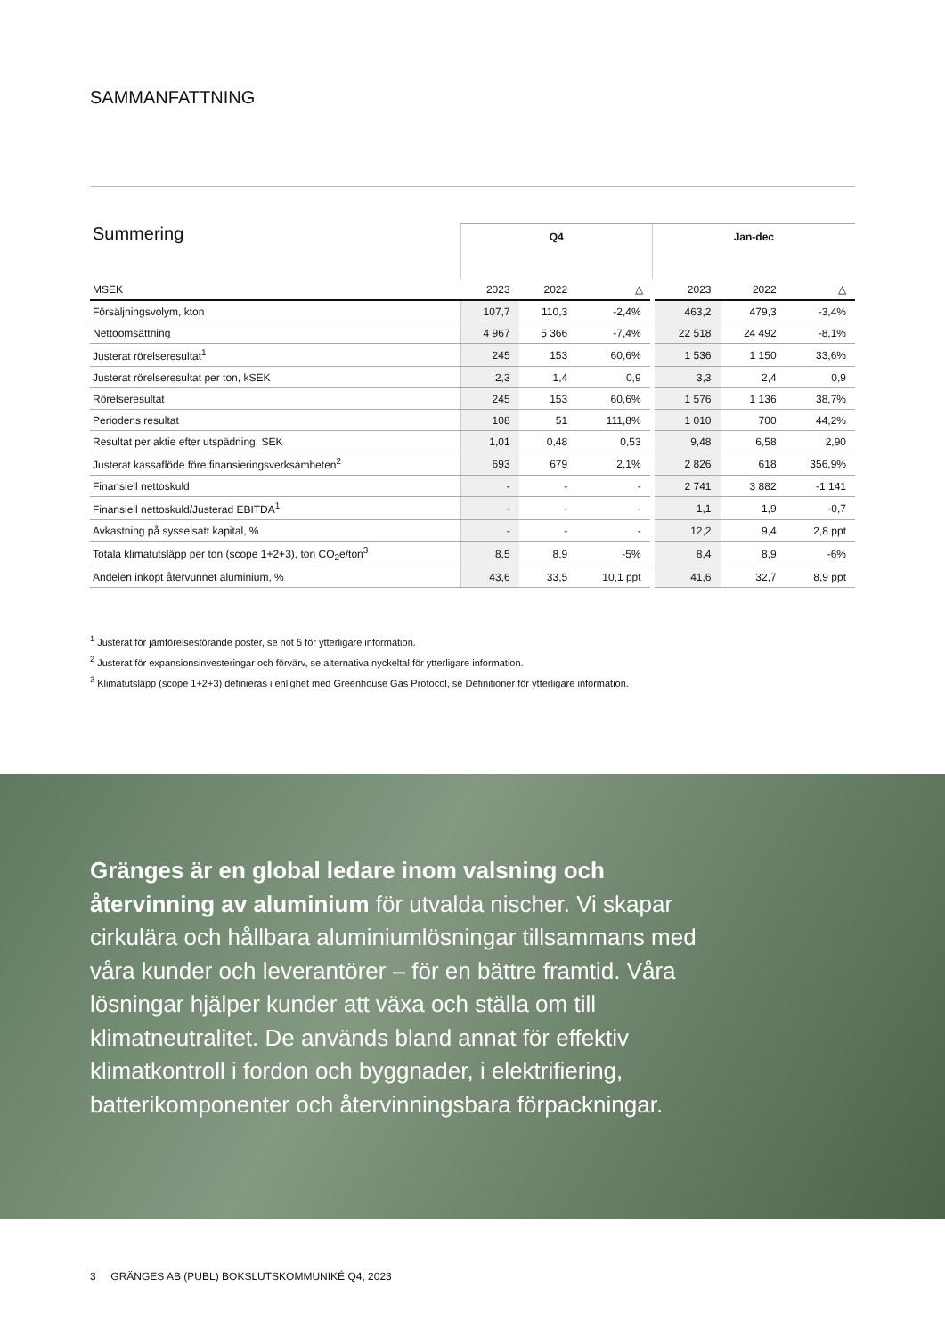SAMMANFATTNING
| Summering | Q4 | | | Jan-dec | | |
| --- | --- | --- | --- | --- | --- | --- |
| MSEK | 2023 | 2022 | △ | 2023 | 2022 | △ |
| Försäljningsvolym, kton | 107,7 | 110,3 | -2,4% | 463,2 | 479,3 | -3,4% |
| Nettoomsättning | 4 967 | 5 366 | -7,4% | 22 518 | 24 492 | -8,1% |
| Justerat rörelseresultat<sup>1</sup> | 245 | 153 | 60,6% | 1 536 | 1 150 | 33,6% |
| Justerat rörelseresultat per ton, kSEK | 2,3 | 1,4 | 0,9 | 3,3 | 2,4 | 0,9 |
| Rörelseresultat | 245 | 153 | 60,6% | 1 576 | 1 136 | 38,7% |
| Periodens resultat | 108 | 51 | 111,8% | 1 010 | 700 | 44,2% |
| Resultat per aktie efter utspädning, SEK | 1,01 | 0,48 | 0,53 | 9,48 | 6,58 | 2,90 |
| Justerat kassaflöde före finansieringsverksamheten<sup>2</sup> | 693 | 679 | 2,1% | 2 826 | 618 | 356,9% |
| Finansiell nettoskuld | - | - | - | 2 741 | 3 882 | -1 141 |
| Finansiell nettoskuld/Justerad EBITDA<sup>1</sup> | - | - | - | 1,1 | 1,9 | -0,7 |
| Avkastning på sysselsatt kapital, % | - | - | - | 12,2 | 9,4 | 2,8 ppt |
| Totala klimatutsläpp per ton (scope 1+2+3), ton CO<sub>2</sub>e/ton<sup>3</sup> | 8,5 | 8,9 | -5% | 8,4 | 8,9 | -6% |
| Andelen inköpt återvunnet aluminium, % | 43,6 | 33,5 | 10,1 ppt | 41,6 | 32,7 | 8,9 ppt |
<sup>1</sup> Justerat för jämförelsestörande poster, se not 5 för ytterligare information.
<sup>2</sup> Justerat för expansionsinvesteringar och förvärv, se alternativa nyckeltal för ytterligare information.
<sup>3</sup> Klimatutsläpp (scope 1+2+3) definieras i enlighet med Greenhouse Gas Protocol, se Definitioner för ytterligare information.
Gränges är en global ledare inom valsning och återvinning av aluminium för utvalda nischer. Vi skapar cirkulära och hållbara aluminiumlösningar tillsammans med våra kunder och leverantörer – för en bättre framtid. Våra lösningar hjälper kunder att växa och ställa om till klimatneutralitet. De används bland annat för effektiv klimatkontroll i fordon och byggnader, i elektrifiering, batterikomponenter och återvinningsbara förpackningar.
3 GRÄNGES AB (PUBL) BOKSLUTSKOMMUNIKÉ Q4, 2023